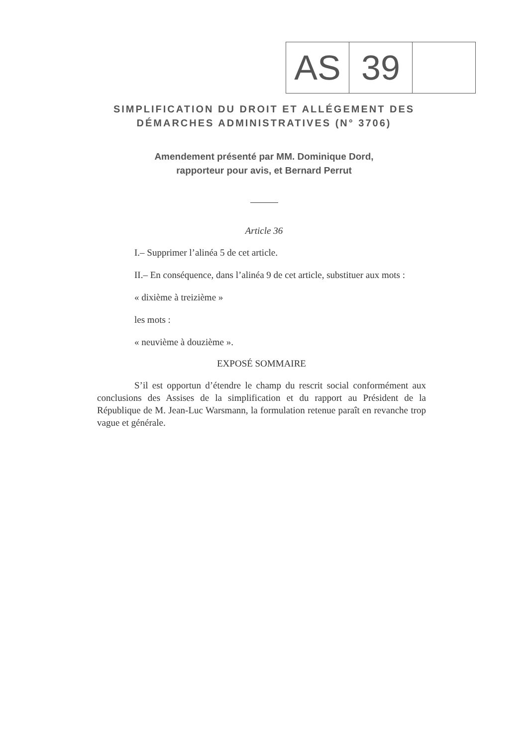| AS | 39 | |
SIMPLIFICATION DU DROIT ET ALLÉGEMENT DES
DÉMARCHES ADMINISTRATIVES (N° 3706)
Amendement présenté par MM. Dominique Dord,
rapporteur pour avis, et Bernard Perrut
Article 36
I.– Supprimer l’alinéa 5 de cet article.
II.– En conséquence, dans l’alinéa 9 de cet article, substituer aux mots :
« dixième à treizième »
les mots :
« neuvième à douzième ».
EXPOSÉ SOMMAIRE
S’il est opportun d’étendre le champ du rescrit social conformément aux conclusions des Assises de la simplification et du rapport au Président de la République de M. Jean-Luc Warsmann, la formulation retenue paraît en revanche trop vague et générale.